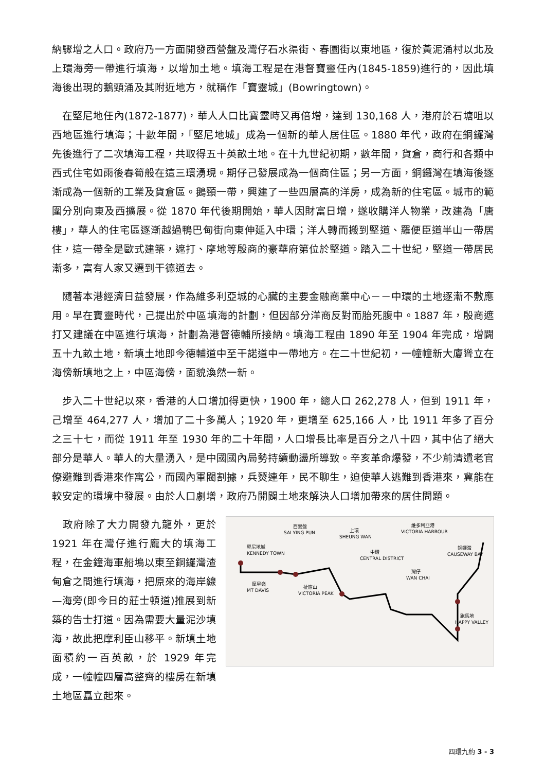納驟增之人口。政府乃一方面開發西營盤及灣仔石水渠街、春園街以東地區，復於黃泥涌村以北及上環海旁一帶進行填海，以增加土地。填海工程是在港督寶靈任內(1845-1859)進行的，因此填海後出現的鵝頸涌及其附近地方，就稱作「寶靈城」(Bowringtown)。
 在堅尼地任內(1872-1877)，華人人口比寶靈時又再倍增，達到 130,168 人，港府於石塘咀以西地區進行填海；十數年間，「堅尼地城」成為一個新的華人居住區。1880 年代，政府在銅鑼灣先後進行了二次填海工程，共取得五十英畝土地。在十九世紀初期，數年間，貨倉，商行和各類中西式住宅如雨後春筍般在這三環湧現。期仔己發展成為一個商住區；另一方面，銅鑼灣在填海後逐漸成為一個新的工業及貨倉區。鵝頸一帶，興建了一些四層高的洋房，成為新的住宅區。城市的範圍分別向東及西擴展。從 1870 年代後期開始，華人因財富日增，遂收購洋人物業，改建為「唐樓」，華人的住宅區逐漸越過鴨巴甸街向東伸延入中環；洋人轉而搬到堅道、羅便臣道半山一帶居住，這一帶全是歐式建築，遮打、摩地等殷商的豪華府第位於堅道。踏入二十世紀，堅道一帶居民漸多，富有人家又遷到干德道去。
 隨著本港經濟日益發展，作為維多利亞城的心臟的主要金融商業中心－－中環的土地逐漸不敷應用。早在寶靈時代，己提出於中區填海的計劃，但因部分洋商反對而胎死腹中。1887 年，殷商遮打又建議在中區進行填海，計劃為港督德輔所接納。填海工程由 1890 年至 1904 年完成，增闢五十九畝土地，新填土地即今德輔道中至干諾道中一帶地方。在二十世紀初，一幢幢新大廈聳立在海傍新填地之上，中區海傍，面貌渙然一新。
 步入二十世紀以來，香港的人口增加得更快，1900 年，總人口 262,278 人，但到 1911 年，己增至 464,277 人，增加了二十多萬人；1920 年，更增至 625,166 人，比 1911 年多了百分之三十七，而從 1911 年至 1930 年的二十年間，人口增長比率是百分之八十四，其中佔了絕大部分是華人。華人的大量湧入，是中國國內局勢持續動盪所導致。辛亥革命爆發，不少前清遺老官僚避難到香港來作寓公，而國內軍閥割據，兵燹連年，民不聊生，迫使華人逃難到香港來，冀能在較安定的環境中發展。由於人口劇增，政府乃開闢土地來解決人口增加帶來的居住問題。
西營盤
SAI YING PUN
上環
SHEUNG WAN
維多利亞港
VICTORIA HARBOUR
堅尼地城
KENNEDY TOWN
中環
CENTRAL DISTRICT
銅鑼灣
CAUSEWAY BAY
灣仔
WAN CHAI
摩星嶺
MT DAVIS
扯旗山
VICTORIA PEAK
跑馬地
HAPPY VALLEY
 政府除了大力開發九龍外，更於 1921 年在灣仔進行龐大的填海工程，在金鐘海軍船塢以東至銅鑼灣渣甸倉之間進行填海，把原來的海岸線—海旁(即今日的莊士頓道)推展到新築的告士打道。因為需要大量泥沙填海，故此把摩利臣山移平。新填土地面積約一百英畝，於 1929 年完成，一幢幢四層高整齊的樓房在新填土地區矗立起來。
四環九約 3 - 3